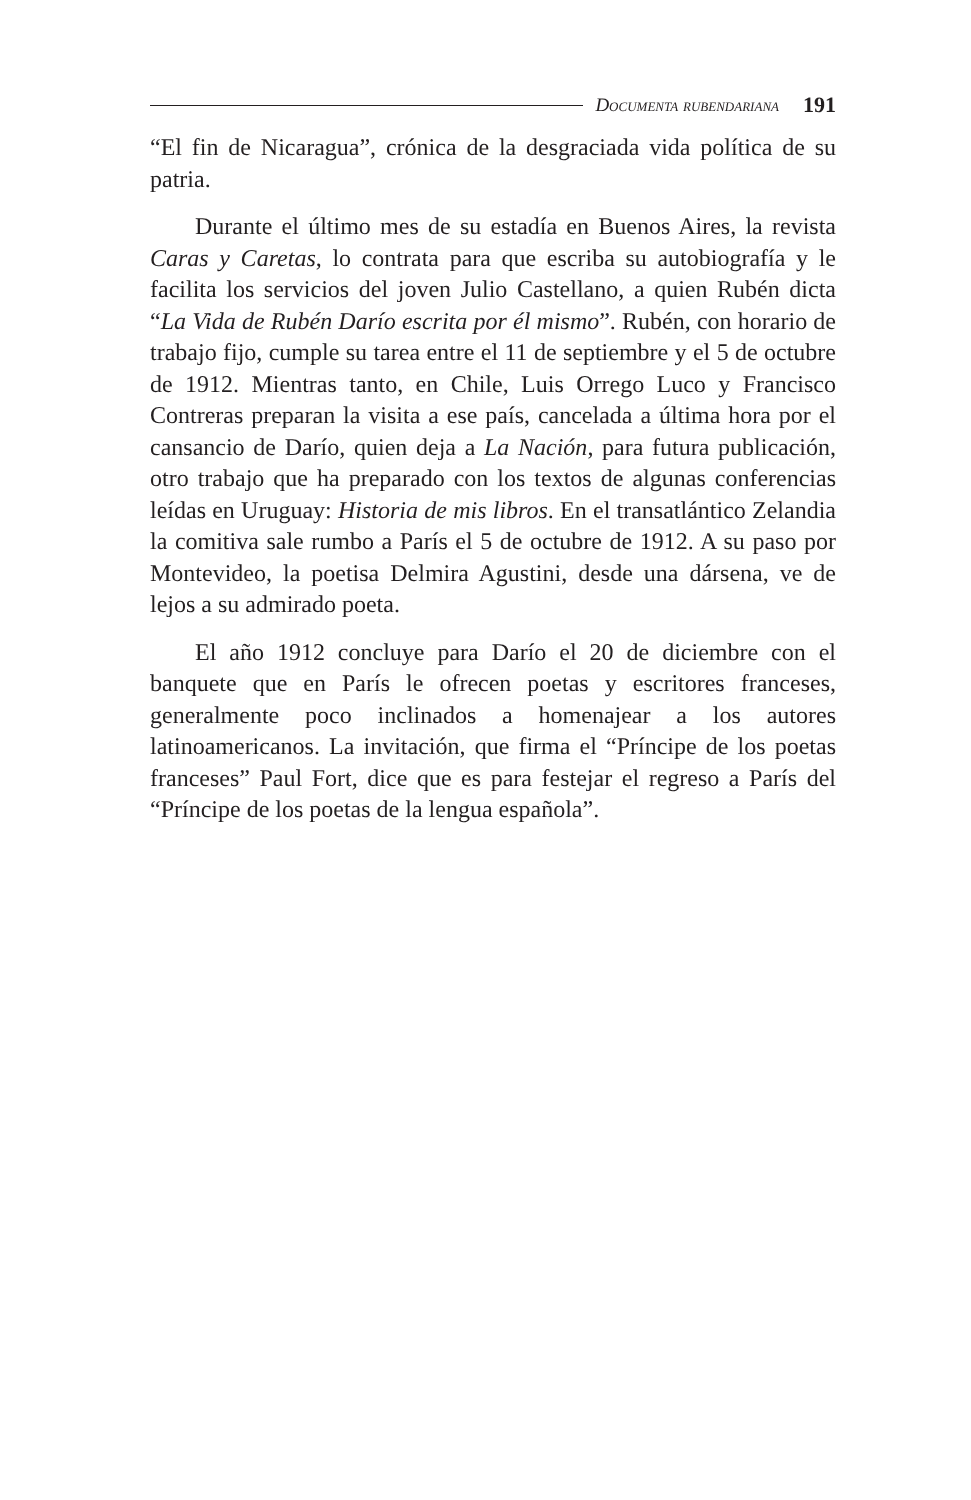Documenta rubendariana 191
“El fin de Nicaragua”, crónica de la desgraciada vida política de su patria.
Durante el último mes de su estadía en Buenos Aires, la revista Caras y Caretas, lo contrata para que escriba su autobiografía y le facilita los servicios del joven Julio Castellano, a quien Rubén dicta “La Vida de Rubén Darío escrita por él mismo”. Rubén, con horario de trabajo fijo, cumple su tarea entre el 11 de septiembre y el 5 de octubre de 1912. Mientras tanto, en Chile, Luis Orrego Luco y Francisco Contreras preparan la visita a ese país, cancelada a última hora por el cansancio de Darío, quien deja a La Nación, para futura publicación, otro trabajo que ha preparado con los textos de algunas conferencias leídas en Uruguay: Historia de mis libros. En el transatlántico Zelandia la comitiva sale rumbo a París el 5 de octubre de 1912. A su paso por Montevideo, la poetisa Delmira Agustini, desde una dársena, ve de lejos a su admirado poeta.
El año 1912 concluye para Darío el 20 de diciembre con el banquete que en París le ofrecen poetas y escritores franceses, generalmente poco inclinados a homenajear a los autores latinoamericanos. La invitación, que firma el “Príncipe de los poetas franceses” Paul Fort, dice que es para festejar el regreso a París del “Príncipe de los poetas de la lengua española”.